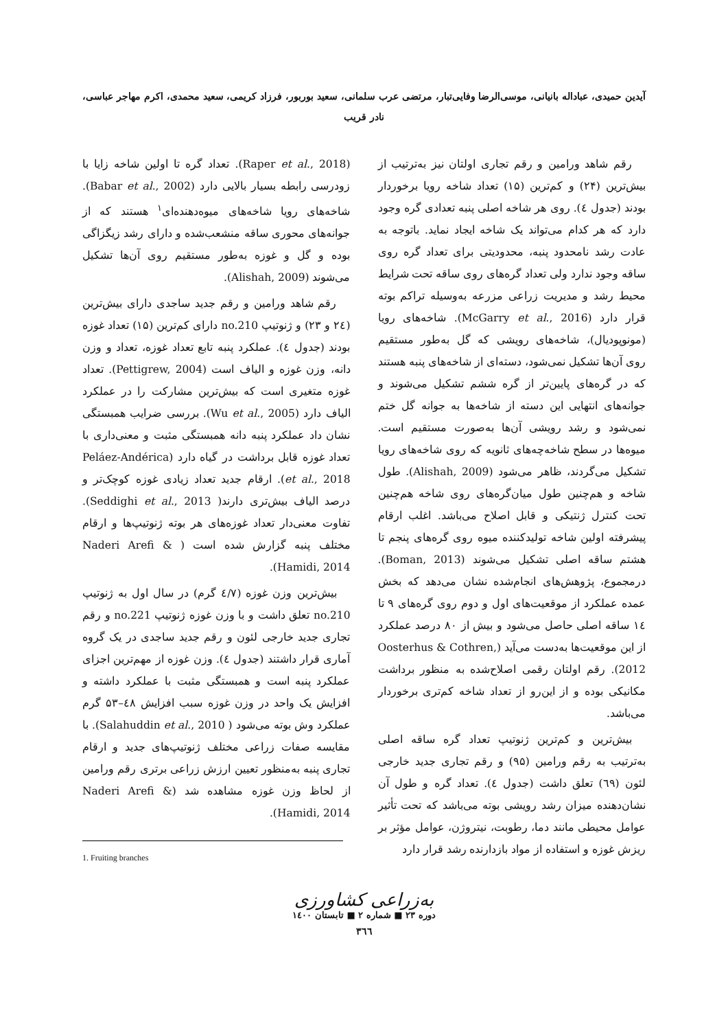آیدین حمیدی، عباداله بانیانی، موسی‌الرضا وفایی‌تبار، مرتضی عرب سلمانی، سعید بوربور، فرزاد کریمی، سعید محمدی، اکرم مهاجر عباسی،
نادر قریب
رقم شاهد ورامین و رقم تجاری اولتان نیز به‌ترتیب از بیش‌ترین (۲۴) و کم‌ترین (۱۵) تعداد شاخه رویا برخوردار بودند (جدول ٤). روی هر شاخه اصلی پنبه تعدادی گره وجود دارد که هر کدام می‌تواند یک شاخه ایجاد نماید. باتوجه به عادت رشد نامحدود پنبه، محدودیتی برای تعداد گره روی ساقه وجود ندارد ولی تعداد گره‌های روی ساقه تحت شرایط محیط رشد و مدیریت زراعی مزرعه به‌وسیله تراکم بوته قرار دارد (McGarry et al., 2016). شاخه‌های رویا (مونوپودیال)، شاخه‌های رویشی که گل به‌طور مستقیم روی آن‌ها تشکیل نمی‌شود، دسته‌ای از شاخه‌های پنبه هستند که در گره‌های پایین‌تر از گره ششم تشکیل می‌شوند و جوانه‌های انتهایی این دسته از شاخه‌ها به جوانه گل ختم نمی‌شود و رشد رویشی آن‌ها به‌صورت مستقیم است. میوه‌ها در سطح شاخه‌چه‌های ثانویه که روی شاخه‌های رویا تشکیل می‌گردند، ظاهر می‌شود (Alishah, 2009). طول شاخه و هم‌چنین طول میان‌گره‌های روی شاخه هم‌چنین تحت کنترل ژنتیکی و قابل اصلاح می‌باشد. اغلب ارقام پیشرفته اولین شاخه تولیدکننده میوه روی گره‌های پنجم تا هشتم ساقه اصلی تشکیل می‌شوند (Boman, 2013). درمجموع، پژوهش‌های انجام‌شده نشان می‌دهد که بخش عمده عملکرد از موقعیت‌های اول و دوم روی گره‌های ۹ تا ۱٤ ساقه اصلی حاصل می‌شود و بیش از ۸۰ درصد عملکرد از این موقعیت‌ها به‌دست می‌آید (Oosterhus & Cothren, 2012). رقم اولتان رقمی اصلاح‌شده به منظور برداشت مکانیکی بوده و از این‌رو از تعداد شاخه کم‌تری برخوردار می‌باشد.
بیش‌ترین و کم‌ترین ژنوتیپ تعداد گره ساقه اصلی به‌ترتیب به رقم ورامین (۹۵) و رقم تجاری جدید خارجی لئون (٦۹) تعلق داشت (جدول ٤). تعداد گره و طول آن نشان‌دهنده میزان رشد رویشی بوته می‌باشد که تحت تأثیر عوامل محیطی مانند دما، رطوبت، نیتروژن، عوامل مؤثر بر ریزش غوزه و استفاده از مواد بازدارنده رشد قرار دارد
(Raper et al., 2018). تعداد گره تا اولین شاخه زایا با زودرسی رابطه بسیار بالایی دارد (Babar et al., 2002). شاخه‌های رویا شاخه‌های میوه‌دهنده‌ای<sup>۱</sup> هستند که از جوانه‌های محوری ساقه منشعب‌شده و دارای رشد زیگزاگی بوده و گل و غوزه به‌طور مستقیم روی آن‌ها تشکیل می‌شوند (Alishah, 2009).
رقم شاهد ورامین و رقم جدید ساجدی دارای بیش‌ترین (۲٤ و ۲۳) و ژنوتیپ no.210 دارای کم‌ترین (۱۵) تعداد غوزه بودند (جدول ٤). عملکرد پنبه تابع تعداد غوزه، تعداد و وزن دانه، وزن غوزه و الیاف است (Pettigrew, 2004). تعداد غوزه متغیری است که بیش‌ترین مشارکت را در عملکرد الیاف دارد (Wu et al., 2005). بررسی ضرایب همبستگی نشان داد عملکرد پنبه دانه همبستگی مثبت و معنی‌داری با تعداد غوزه قابل برداشت در گیاه دارد (Peláez-Andérica et al., 2018). ارقام جدید تعداد زیادی غوزه کوچک‌تر و درصد الیاف بیش‌تری دارند( Seddighi et al., 2013). تفاوت معنی‌دار تعداد غوزه‌های هر بوته ژنوتیپ‌ها و ارقام مختلف پنبه گزارش شده است ( Naderi Arefi & Hamidi, 2014).
بیش‌ترین وزن غوزه (٤/۷ گرم) در سال اول به ژنوتیپ no.210 تعلق داشت و با وزن غوزه ژنوتیپ no.221 و رقم تجاری جدید خارجی لئون و رقم جدید ساجدی در یک گروه آماری قرار داشتند (جدول ٤). وزن غوزه از مهم‌ترین اجزای عملکرد پنبه است و همبستگی مثبت با عملکرد داشته و افزایش یک واحد در وزن غوزه سبب افزایش ٤۸–۵۳ گرم عملکرد وش بوته می‌شود ( Salahuddin et al., 2010). با مقایسه صفات زراعی مختلف ژنوتیپ‌های جدید و ارقام تجاری پنبه به‌منظور تعیین ارزش زراعی برتری رقم ورامین از لحاظ وزن غوزه مشاهده شد (Naderi Arefi & Hamidi, 2014).
1. Fruiting branches
به‌زراعی کشاورزی
دوره ۲۳ ■ شماره ۲ ■ تابستان ۱٤۰۰
۳٦٦